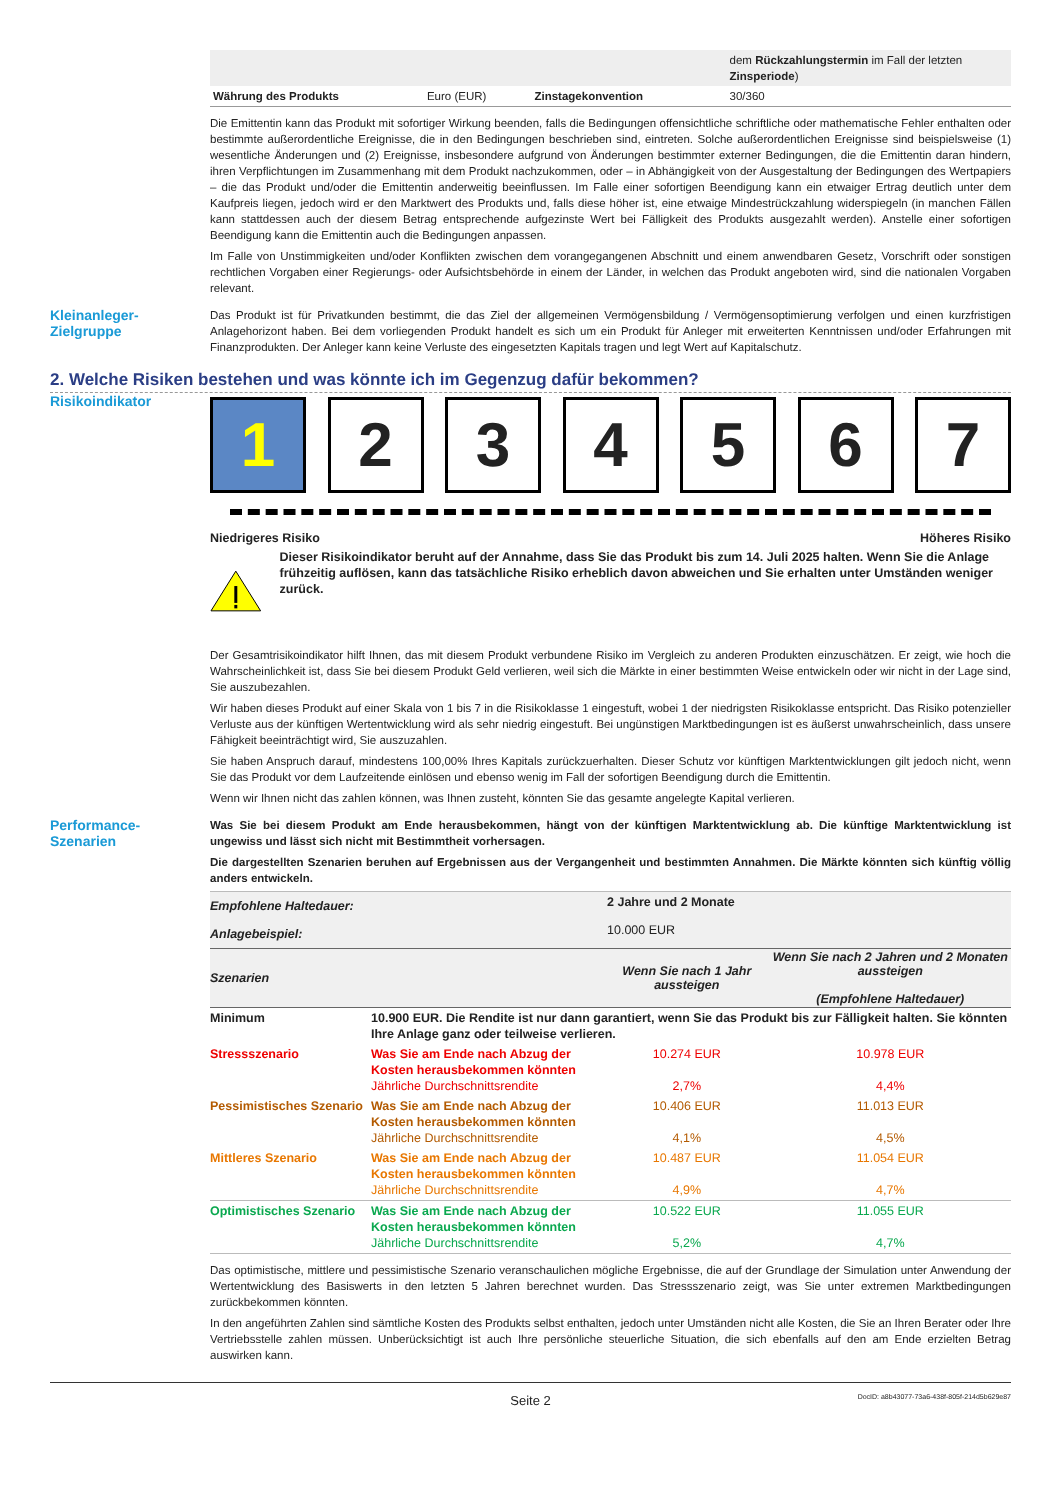| | | | dem Rückzahlungstermin im Fall der letzten Zinsperiode ) |
| Währung des Produkts | Euro (EUR) | Zinstagekonvention | 30/360 |
Die Emittentin kann das Produkt mit sofortiger Wirkung beenden, falls die Bedingungen offensichtliche schriftliche oder mathematische Fehler enthalten oder bestimmte außerordentliche Ereignisse, die in den Bedingungen beschrieben sind, eintreten. Solche außerordentlichen Ereignisse sind beispielsweise (1) wesentliche Änderungen und (2) Ereignisse, insbesondere aufgrund von Änderungen bestimmter externer Bedingungen, die die Emittentin daran hindern, ihren Verpflichtungen im Zusammenhang mit dem Produkt nachzukommen, oder – in Abhängigkeit von der Ausgestaltung der Bedingungen des Wertpapiers – die das Produkt und/oder die Emittentin anderweitig beeinflussen. Im Falle einer sofortigen Beendigung kann ein etwaiger Ertrag deutlich unter dem Kaufpreis liegen, jedoch wird er den Marktwert des Produkts und, falls diese höher ist, eine etwaige Mindestrückzahlung widerspiegeln (in manchen Fällen kann stattdessen auch der diesem Betrag entsprechende aufgezinste Wert bei Fälligkeit des Produkts ausgezahlt werden). Anstelle einer sofortigen Beendigung kann die Emittentin auch die Bedingungen anpassen.
Im Falle von Unstimmigkeiten und/oder Konflikten zwischen dem vorangegangenen Abschnitt und einem anwendbaren Gesetz, Vorschrift oder sonstigen rechtlichen Vorgaben einer Regierungs- oder Aufsichtsbehörde in einem der Länder, in welchen das Produkt angeboten wird, sind die nationalen Vorgaben relevant.
Kleinanleger-
Zielgruppe
Das Produkt ist für Privatkunden bestimmt, die das Ziel der allgemeinen Vermögensbildung / Vermögensoptimierung verfolgen und einen kurzfristigen Anlagehorizont haben. Bei dem vorliegenden Produkt handelt es sich um ein Produkt für Anleger mit erweiterten Kenntnissen und/oder Erfahrungen mit Finanzprodukten. Der Anleger kann keine Verluste des eingesetzten Kapitals tragen und legt Wert auf Kapitalschutz.
2. Welche Risiken bestehen und was könnte ich im Gegenzug dafür bekommen?
Risikoindikator
1 2 3 4 5 6 7
Niedrigeres Risiko Höheres Risiko
Dieser Risikoindikator beruht auf der Annahme, dass Sie das Produkt bis zum 14. Juli 2025 halten. Wenn Sie die Anlage frühzeitig auflösen, kann das tatsächliche Risiko erheblich davon abweichen und Sie erhalten unter Umständen weniger zurück.
Der Gesamtrisikoindikator hilft Ihnen, das mit diesem Produkt verbundene Risiko im Vergleich zu anderen Produkten einzuschätzen. Er zeigt, wie hoch die Wahrscheinlichkeit ist, dass Sie bei diesem Produkt Geld verlieren, weil sich die Märkte in einer bestimmten Weise entwickeln oder wir nicht in der Lage sind, Sie auszubezahlen.
Wir haben dieses Produkt auf einer Skala von 1 bis 7 in die Risikoklasse 1 eingestuft, wobei 1 der niedrigsten Risikoklasse entspricht. Das Risiko potenzieller Verluste aus der künftigen Wertentwicklung wird als sehr niedrig eingestuft. Bei ungünstigen Marktbedingungen ist es äußerst unwahrscheinlich, dass unsere Fähigkeit beeinträchtigt wird, Sie auszuzahlen.
Sie haben Anspruch darauf, mindestens 100,00% Ihres Kapitals zurückzuerhalten. Dieser Schutz vor künftigen Marktentwicklungen gilt jedoch nicht, wenn Sie das Produkt vor dem Laufzeitende einlösen und ebenso wenig im Fall der sofortigen Beendigung durch die Emittentin.
Wenn wir Ihnen nicht das zahlen können, was Ihnen zusteht, könnten Sie das gesamte angelegte Kapital verlieren.
Performance-
Szenarien
Was Sie bei diesem Produkt am Ende herausbekommen, hängt von der künftigen Marktentwicklung ab. Die künftige Marktentwicklung ist ungewiss und lässt sich nicht mit Bestimmtheit vorhersagen.
Die dargestellten Szenarien beruhen auf Ergebnissen aus der Vergangenheit und bestimmten Annahmen. Die Märkte könnten sich künftig völlig anders entwickeln.
| Empfohlene Haltedauer: | | 2 Jahre und 2 Monate | |
| Anlagebeispiel: | | 10.000 EUR | |
| Szenarien | | Wenn Sie nach 1 Jahr aussteigen | Wenn Sie nach 2 Jahren und 2 Monaten aussteigen (Empfohlene Haltedauer) |
| Minimum | 10.900 EUR. Die Rendite ist nur dann garantiert, wenn Sie das Produkt bis zur Fälligkeit halten. Sie könnten Ihre Anlage ganz oder teilweise verlieren. | | |
| Stressszenario | Was Sie am Ende nach Abzug der Kosten herausbekommen könnten Jährliche Durchschnittsrendite | 10.274 EUR 2,7% | 10.978 EUR 4,4% |
| Pessimistisches Szenario | Was Sie am Ende nach Abzug der Kosten herausbekommen könnten Jährliche Durchschnittsrendite | 10.406 EUR 4,1% | 11.013 EUR 4,5% |
| Mittleres Szenario | Was Sie am Ende nach Abzug der Kosten herausbekommen könnten Jährliche Durchschnittsrendite | 10.487 EUR 4,9% | 11.054 EUR 4,7% |
| Optimistisches Szenario | Was Sie am Ende nach Abzug der Kosten herausbekommen könnten Jährliche Durchschnittsrendite | 10.522 EUR 5,2% | 11.055 EUR 4,7% |
Das optimistische, mittlere und pessimistische Szenario veranschaulichen mögliche Ergebnisse, die auf der Grundlage der Simulation unter Anwendung der Wertentwicklung des Basiswerts in den letzten 5 Jahren berechnet wurden. Das Stressszenario zeigt, was Sie unter extremen Marktbedingungen zurückbekommen könnten.
In den angeführten Zahlen sind sämtliche Kosten des Produkts selbst enthalten, jedoch unter Umständen nicht alle Kosten, die Sie an Ihren Berater oder Ihre Vertriebsstelle zahlen müssen. Unberücksichtigt ist auch Ihre persönliche steuerliche Situation, die sich ebenfalls auf den am Ende erzielten Betrag auswirken kann.
Seite 2 DocID: a8b43077-73a6-438f-805f-214d5b629e87